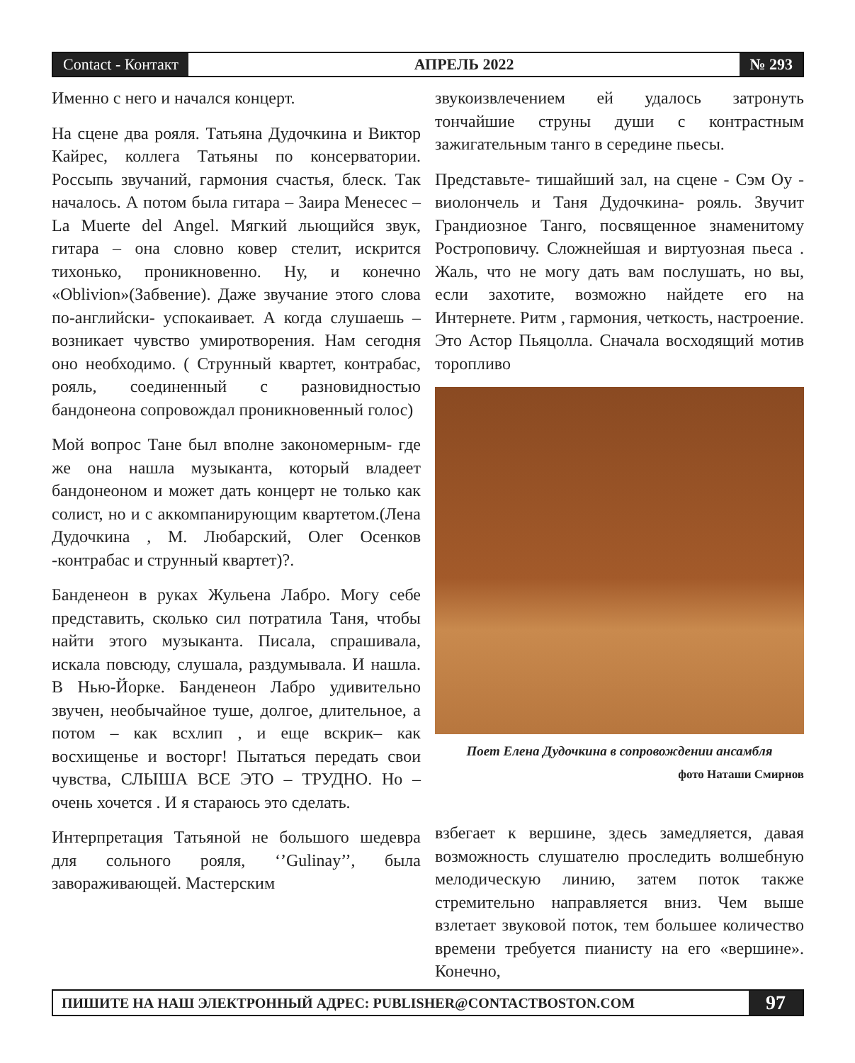Contact - Контакт
АПРЕЛЬ 2022
№ 293
Именно с него и начался концерт.
На сцене два рояля. Татьяна Дудочкина и Виктор Кайрес, коллега Татьяны по консерватории. Россыпь звучаний, гармония счастья, блеск. Так началось. А потом была гитара – Заира Менесес – La Muerte del Angel. Мягкий льющийся звук, гитара – она словно ковер стелит, искрится тихонько, проникновенно. Ну, и конечно «Oblivion»(Забвение). Даже звучание этого слова по-английски- успокаивает. А когда слушаешь – возникает чувство умиротворения. Нам сегодня оно необходимо. ( Струнный квартет, контрабас, рояль, соединенный с разновидностью бандонеона сопровождал проникновенный голос)
Мой вопрос Тане был вполне закономерным- где же она нашла музыканта, который владеет бандонеоном и может дать концерт не только как солист, но и с аккомпанирующим квартетом.(Лена Дудочкина , М. Любарский, Олег Осенков -контрабас и струнный квартет)?.
Банденеон в руках Жульена Лабро. Могу себе представить, сколько сил потратила Таня, чтобы найти этого музыканта. Писала, спрашивала, искала повсюду, слушала, раздумывала. И нашла. В Нью-Йорке. Банденеон Лабро удивительно звучен, необычайное туше, долгое, длительное, а потом – как всхлип , и еще вскрик– как восхищенье и восторг! Пытаться передать свои чувства, СЛЫША ВСЕ ЭТО – ТРУДНО. Но – очень хочется . И я стараюсь это сделать.
Интерпретация Татьяной не большого шедевра для сольного рояля, ‘’Gulinay’’, была завораживающей. Мастерским
звукоизвлечением ей удалось затронуть тончайшие струны души с контрастным зажигательным танго в середине пьесы.
Представьте- тишайший зал, на сцене - Сэм Оу - виолончель и Таня Дудочкина- рояль. Звучит Грандиозное Танго, посвященное знаменитому Ростроповичу. Сложнейшая и виртуозная пьеса . Жаль, что не могу дать вам послушать, но вы, если захотите, возможно найдете его на Интернете. Ритм , гармония, четкость, настроение. Это Астор Пьяцолла. Сначала восходящий мотив торопливо
Поет Елена Дудочкина в сопровождении ансамбля
фото Наташи Смирнов
взбегает к вершине, здесь замедляется, давая возможность слушателю проследить волшебную мелодическую линию, затем поток также стремительно направляется вниз. Чем выше взлетает звуковой поток, тем большее количество времени требуется пианисту на его «вершине». Конечно,
ПИШИТЕ НА НАШ ЭЛЕКТРОННЫЙ АДРЕС: PUBLISHER@CONTACTBOSTON.COM
97